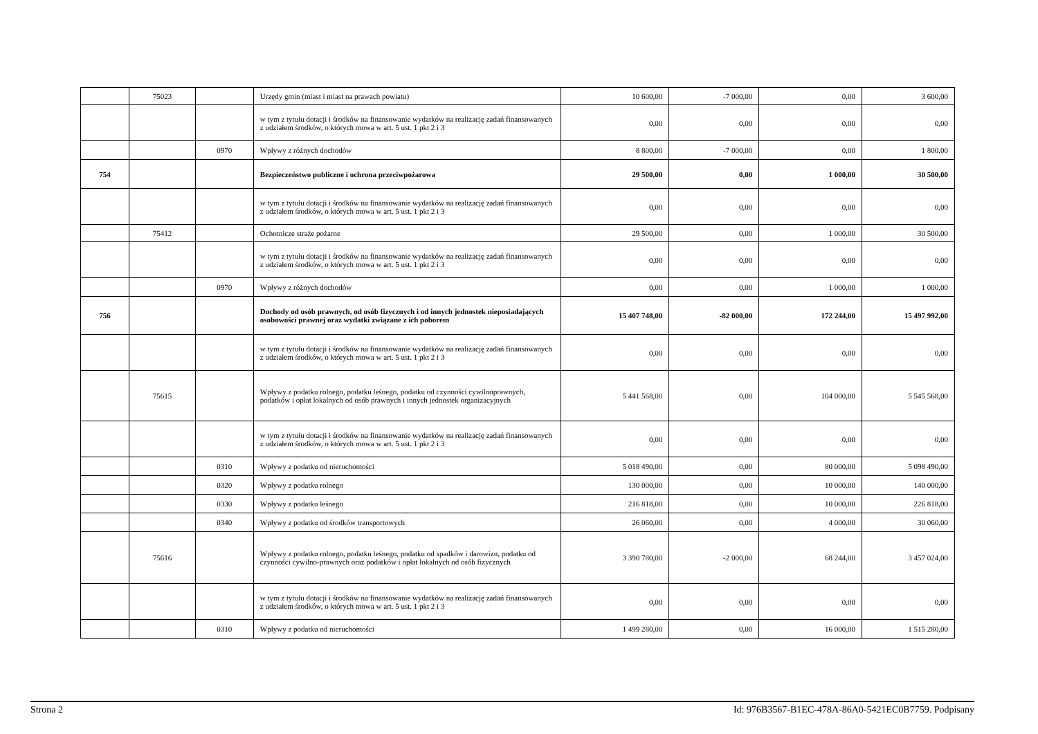| | 75023 | | Urzędy gmin (miast i miast na prawach powiatu) | 10 600,00 | -7 000,00 | 0,00 | 3 600,00 |
| | | | w tym z tytułu dotacji i środków na finansowanie wydatków na realizację zadań finansowanych z udziałem środków, o których mowa w art. 5 ust. 1 pkt 2 i 3 | 0,00 | 0,00 | 0,00 | 0,00 |
| | | 0970 | Wpływy z różnych dochodów | 8 800,00 | -7 000,00 | 0,00 | 1 800,00 |
| 754 | | | Bezpieczeństwo publiczne i ochrona przeciwpożarowa | 29 500,00 | 0,00 | 1 000,00 | 30 500,00 |
| | | | w tym z tytułu dotacji i środków na finansowanie wydatków na realizację zadań finansowanych z udziałem środków, o których mowa w art. 5 ust. 1 pkt 2 i 3 | 0,00 | 0,00 | 0,00 | 0,00 |
| | 75412 | | Ochotnicze straże pożarne | 29 500,00 | 0,00 | 1 000,00 | 30 500,00 |
| | | | w tym z tytułu dotacji i środków na finansowanie wydatków na realizację zadań finansowanych z udziałem środków, o których mowa w art. 5 ust. 1 pkt 2 i 3 | 0,00 | 0,00 | 0,00 | 0,00 |
| | | 0970 | Wpływy z różnych dochodów | 0,00 | 0,00 | 1 000,00 | 1 000,00 |
| 756 | | | Dochody od osób prawnych, od osób fizycznych i od innych jednostek nieposiadających osobowości prawnej oraz wydatki związane z ich poborem | 15 407 748,00 | -82 000,00 | 172 244,00 | 15 497 992,00 |
| | | | w tym z tytułu dotacji i środków na finansowanie wydatków na realizację zadań finansowanych z udziałem środków, o których mowa w art. 5 ust. 1 pkt 2 i 3 | 0,00 | 0,00 | 0,00 | 0,00 |
| | 75615 | | Wpływy z podatku rolnego, podatku leśnego, podatku od czynności cywilnoprawnych, podatków i opłat lokalnych od osób prawnych i innych jednostek organizacyjnych | 5 441 568,00 | 0,00 | 104 000,00 | 5 545 568,00 |
| | | | w tym z tytułu dotacji i środków na finansowanie wydatków na realizację zadań finansowanych z udziałem środków, o których mowa w art. 5 ust. 1 pkt 2 i 3 | 0,00 | 0,00 | 0,00 | 0,00 |
| | | 0310 | Wpływy z podatku od nieruchomości | 5 018 490,00 | 0,00 | 80 000,00 | 5 098 490,00 |
| | | 0320 | Wpływy z podatku rolnego | 130 000,00 | 0,00 | 10 000,00 | 140 000,00 |
| | | 0330 | Wpływy z podatku leśnego | 216 818,00 | 0,00 | 10 000,00 | 226 818,00 |
| | | 0340 | Wpływy z podatku od środków transportowych | 26 060,00 | 0,00 | 4 000,00 | 30 060,00 |
| | 75616 | | Wpływy z podatku rolnego, podatku leśnego, podatku od spadków i darowizn, podatku od czynności cywilno-prawnych oraz podatków i opłat lokalnych od osób fizycznych | 3 390 780,00 | -2 000,00 | 68 244,00 | 3 457 024,00 |
| | | | w tym z tytułu dotacji i środków na finansowanie wydatków na realizację zadań finansowanych z udziałem środków, o których mowa w art. 5 ust. 1 pkt 2 i 3 | 0,00 | 0,00 | 0,00 | 0,00 |
| | | 0310 | Wpływy z podatku od nieruchomości | 1 499 280,00 | 0,00 | 16 000,00 | 1 515 280,00 |
Strona 2 Id: 976B3567-B1EC-478A-86A0-5421EC0B7759. Podpisany